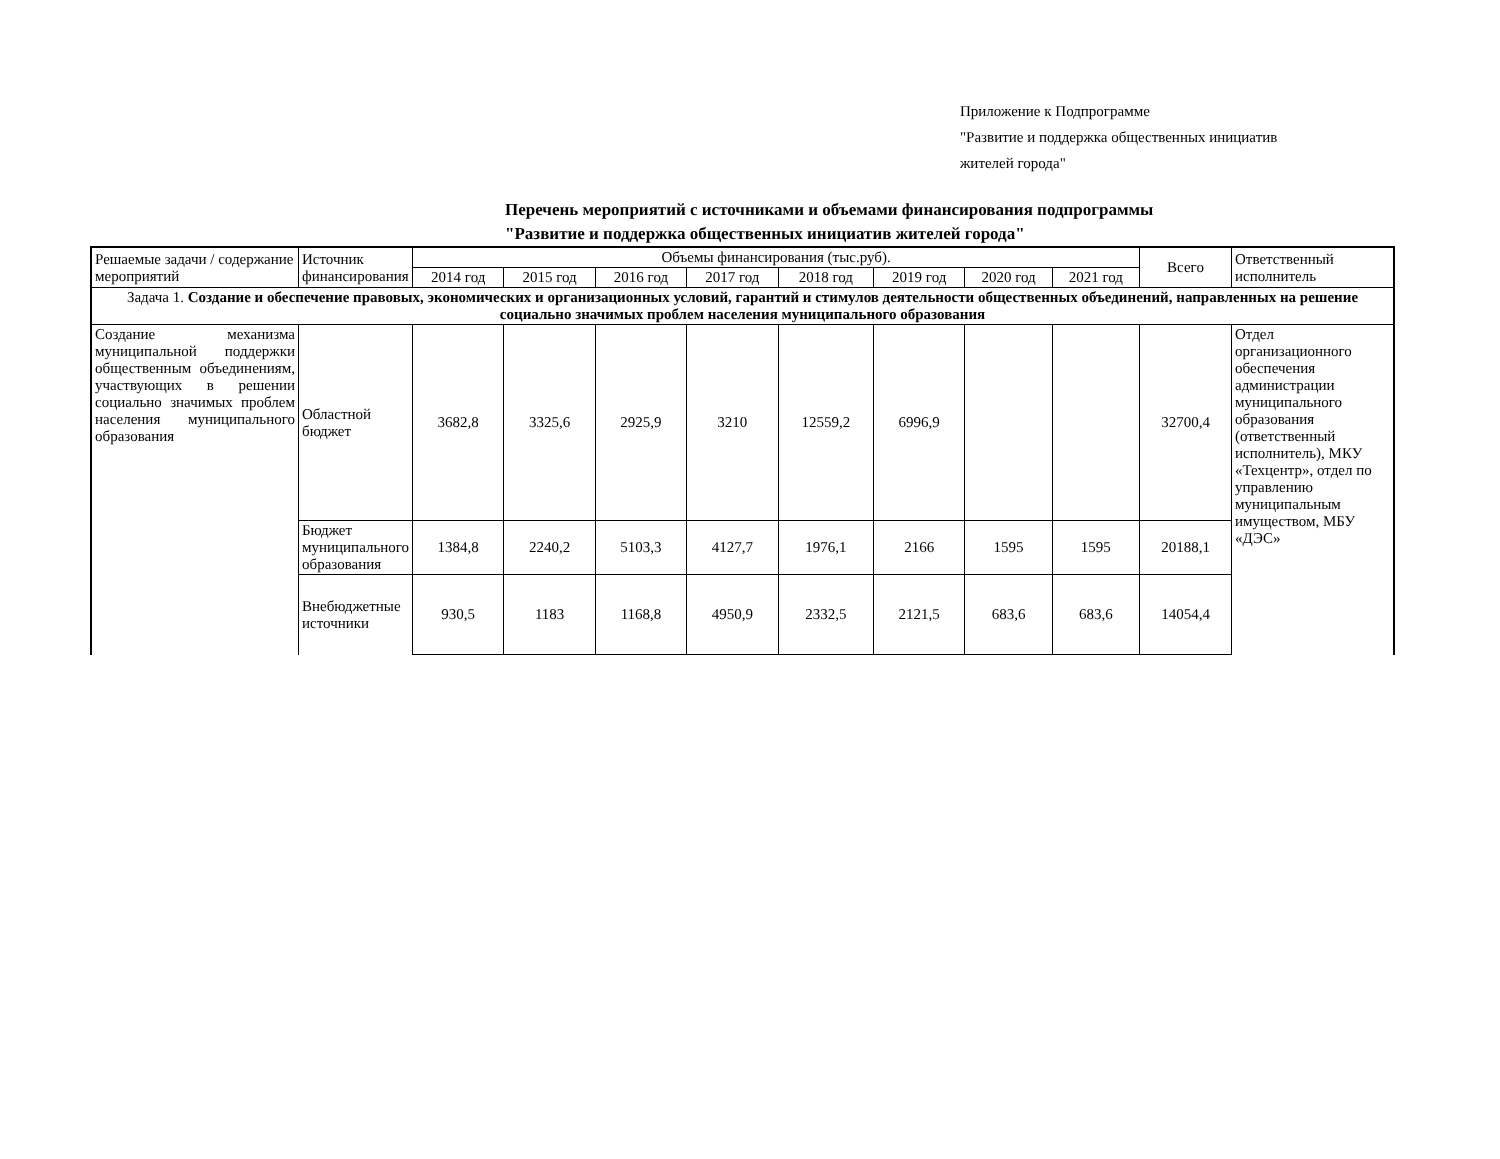Приложение к Подпрограмме
"Развитие и поддержка общественных инициатив
жителей города"
Перечень мероприятий с источниками и объемами финансирования подпрограммы
"Развитие и поддержка общественных инициатив жителей города"
| Решаемые задачи / содержание мероприятий | Источник финансирования | Объемы финансирования (тыс.руб). | | | | | | | | Всего | Ответственный исполнитель |
| --- | --- | --- | --- | --- | --- | --- | --- | --- | --- | --- | --- |
| | | 2014 год | 2015 год | 2016 год | 2017 год | 2018 год | 2019 год | 2020 год | 2021 год | | |
| Задача 1. Создание и обеспечение правовых, экономических и организационных условий, гарантий и стимулов деятельности общественных объединений, направленных на решение социально значимых проблем населения муниципального образования | | | | | | | | | | | |
| Создание механизма муниципальной поддержки общественным объединениям, участвующих в решении социально значимых проблем населения муниципального образования | Областной бюджет | 3682,8 | 3325,6 | 2925,9 | 3210 | 12559,2 | 6996,9 | | | 32700,4 | Отдел организационного обеспечения администрации муниципального образования (ответственный исполнитель), МКУ «Техцентр», отдел по управлению муниципальным имуществом, МБУ «ДЭС» |
| | Бюджет муниципального образования | 1384,8 | 2240,2 | 5103,3 | 4127,7 | 1976,1 | 2166 | 1595 | 1595 | 20188,1 | |
| | Внебюджетные источники | 930,5 | 1183 | 1168,8 | 4950,9 | 2332,5 | 2121,5 | 683,6 | 683,6 | 14054,4 | |